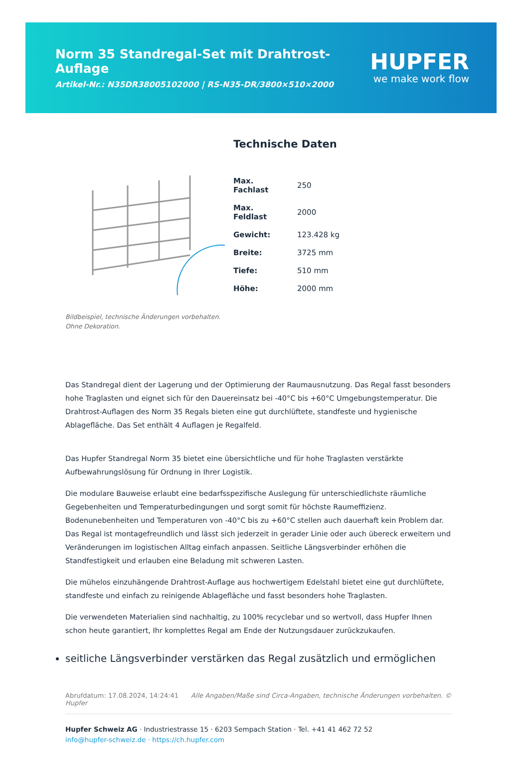Norm 35 Standregal-Set mit Drahtrost-Auflage
Artikel-Nr.: N35DR38005102000 | RS-N35-DR/3800×510×2000
HUPFER
we make work flow
Bildbeispiel, technische Änderungen vorbehalten.
Ohne Dekoration.
Technische Daten
| Max. Fachlast | 250 |
| Max. Feldlast | 2000 |
| Gewicht: | 123.428 kg |
| Breite: | 3725 mm |
| Tiefe: | 510 mm |
| Höhe: | 2000 mm |
Das Standregal dient der Lagerung und der Optimierung der Raumausnutzung. Das Regal fasst besonders hohe Traglasten und eignet sich für den Dauereinsatz bei -40°C bis +60°C Umgebungstemperatur. Die Drahtrost-Auflagen des Norm 35 Regals bieten eine gut durchlüftete, standfeste und hygienische Ablagefläche. Das Set enthält 4 Auflagen je Regalfeld.
Das Hupfer Standregal Norm 35 bietet eine übersichtliche und für hohe Traglasten verstärkte Aufbewahrungslösung für Ordnung in Ihrer Logistik.
Die modulare Bauweise erlaubt eine bedarfsspezifische Auslegung für unterschiedlichste räumliche Gegebenheiten und Temperaturbedingungen und sorgt somit für höchste Raumeffizienz. Bodenunebenheiten und Temperaturen von -40°C bis zu +60°C stellen auch dauerhaft kein Problem dar. Das Regal ist montagefreundlich und lässt sich jederzeit in gerader Linie oder auch übereck erweitern und Veränderungen im logistischen Alltag einfach anpassen. Seitliche Längsverbinder erhöhen die Standfestigkeit und erlauben eine Beladung mit schweren Lasten.
Die mühelos einzuhängende Drahtrost-Auflage aus hochwertigem Edelstahl bietet eine gut durchlüftete, standfeste und einfach zu reinigende Ablagefläche und fasst besonders hohe Traglasten.
Die verwendeten Materialien sind nachhaltig, zu 100% recyclebar und so wertvoll, dass Hupfer Ihnen schon heute garantiert, Ihr komplettes Regal am Ende der Nutzungsdauer zurückzukaufen.
seitliche Längsverbinder verstärken das Regal zusätzlich und ermöglichen
Abrufdatum: 17.08.2024, 14:24:41 Alle Angaben/Maße sind Circa-Angaben, technische Änderungen vorbehalten. © Hupfer
Hupfer Schweiz AG · Industriestrasse 15 · 6203 Sempach Station · Tel. +41 41 462 72 52
info@hupfer-schweiz.de · https://ch.hupfer.com